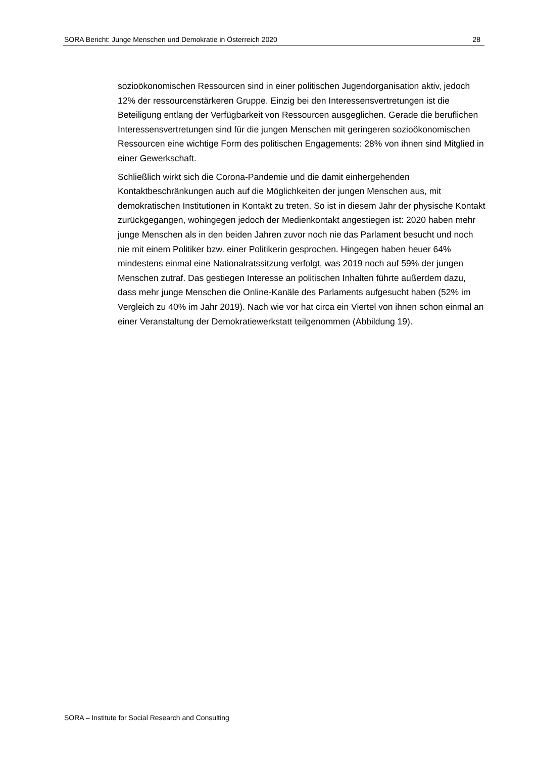SORA Bericht: Junge Menschen und Demokratie in Österreich 2020 28
sozioökonomischen Ressourcen sind in einer politischen Jugendorganisation aktiv, jedoch 12% der ressourcenstärkeren Gruppe. Einzig bei den Interessensvertretungen ist die Beteiligung entlang der Verfügbarkeit von Ressourcen ausgeglichen. Gerade die beruflichen Interessensvertretungen sind für die jungen Menschen mit geringeren sozioökonomischen Ressourcen eine wichtige Form des politischen Engagements: 28% von ihnen sind Mitglied in einer Gewerkschaft.
Schließlich wirkt sich die Corona-Pandemie und die damit einhergehenden Kontaktbeschränkungen auch auf die Möglichkeiten der jungen Menschen aus, mit demokratischen Institutionen in Kontakt zu treten. So ist in diesem Jahr der physische Kontakt zurückgegangen, wohingegen jedoch der Medienkontakt angestiegen ist: 2020 haben mehr junge Menschen als in den beiden Jahren zuvor noch nie das Parlament besucht und noch nie mit einem Politiker bzw. einer Politikerin gesprochen. Hingegen haben heuer 64% mindestens einmal eine Nationalratssitzung verfolgt, was 2019 noch auf 59% der jungen Menschen zutraf. Das gestiegen Interesse an politischen Inhalten führte außerdem dazu, dass mehr junge Menschen die Online-Kanäle des Parlaments aufgesucht haben (52% im Vergleich zu 40% im Jahr 2019). Nach wie vor hat circa ein Viertel von ihnen schon einmal an einer Veranstaltung der Demokratiewerkstatt teilgenommen (Abbildung 19).
SORA – Institute for Social Research and Consulting